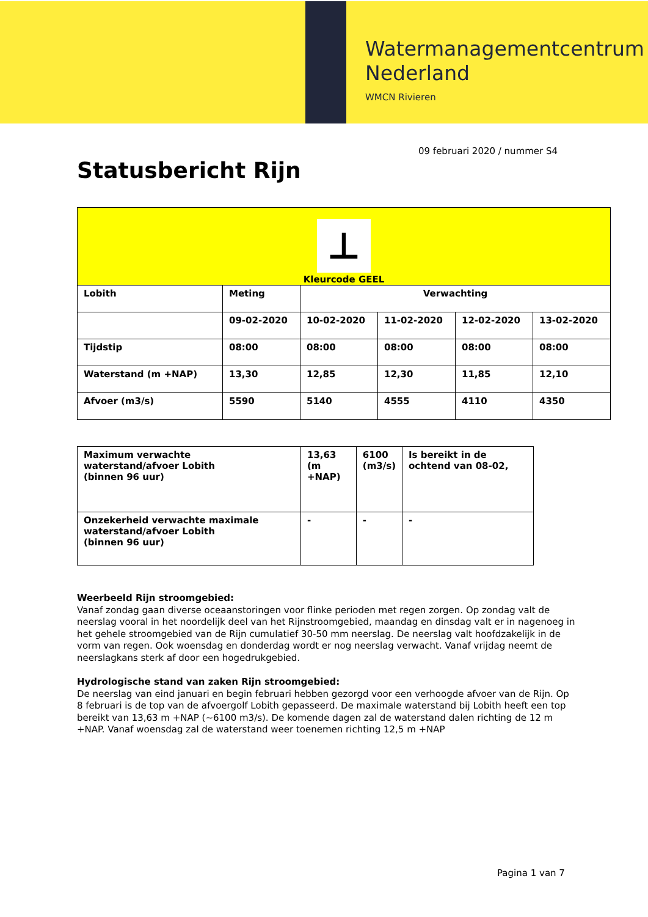Watermanagementcentrum
Nederland
WMCN Rivieren
09 februari 2020 / nummer S4
Statusbericht Rijn
| ⊥ Kleurcode GEEL | | | | | |
| Lobith | Meting | Verwachting | | | |
| | 09-02-2020 | 10-02-2020 | 11-02-2020 | 12-02-2020 | 13-02-2020 |
| Tijdstip | 08:00 | 08:00 | 08:00 | 08:00 | 08:00 |
| Waterstand (m +NAP) | 13,30 | 12,85 | 12,30 | 11,85 | 12,10 |
| Afvoer (m3/s) | 5590 | 5140 | 4555 | 4110 | 4350 |
| Maximum verwachte waterstand/afvoer Lobith (binnen 96 uur) | 13,63 (m +NAP) | 6100 (m3/s) | Is bereikt in de ochtend van 08-02, |
| Onzekerheid verwachte maximale waterstand/afvoer Lobith (binnen 96 uur) | - | - | - |
Weerbeeld Rijn stroomgebied:
Vanaf zondag gaan diverse oceaanstoringen voor flinke perioden met regen zorgen. Op zondag valt de neerslag vooral in het noordelijk deel van het Rijnstroomgebied, maandag en dinsdag valt er in nagenoeg in het gehele stroomgebied van de Rijn cumulatief 30-50 mm neerslag. De neerslag valt hoofdzakelijk in de vorm van regen. Ook woensdag en donderdag wordt er nog neerslag verwacht. Vanaf vrijdag neemt de neerslagkans sterk af door een hogedrukgebied.
Hydrologische stand van zaken Rijn stroomgebied:
De neerslag van eind januari en begin februari hebben gezorgd voor een verhoogde afvoer van de Rijn. Op 8 februari is de top van de afvoergolf Lobith gepasseerd. De maximale waterstand bij Lobith heeft een top bereikt van 13,63 m +NAP (~6100 m3/s). De komende dagen zal de waterstand dalen richting de 12 m +NAP. Vanaf woensdag zal de waterstand weer toenemen richting 12,5 m +NAP
Pagina 1 van 7